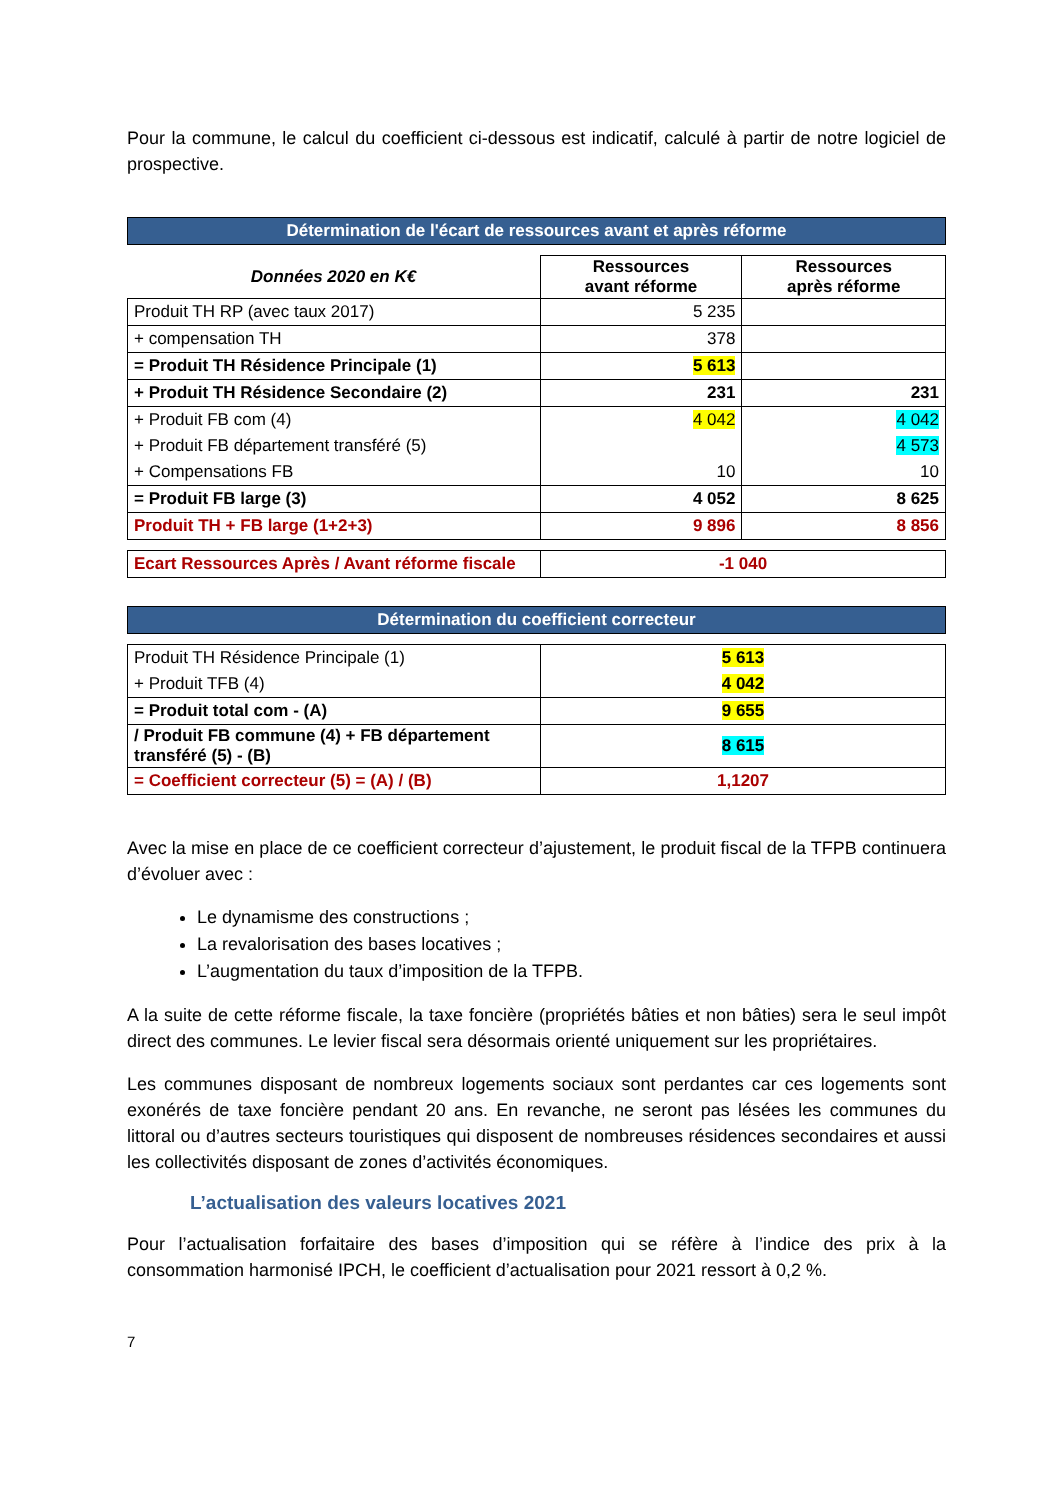Pour la commune, le calcul du coefficient ci-dessous est indicatif, calculé à partir de notre logiciel de prospective.
Détermination de l'écart de ressources avant et après réforme
| Données 2020 en K€ | Ressources avant réforme | Ressources après réforme |
| --- | --- | --- |
| Produit TH RP (avec taux 2017) | 5 235 | |
| + compensation TH | 378 | |
| = Produit TH Résidence Principale (1) | 5 613 | |
| + Produit TH Résidence Secondaire (2) | 231 | 231 |
| + Produit FB com (4) | 4 042 | 4 042 |
| + Produit FB département transféré (5) | | 4 573 |
| + Compensations FB | 10 | 10 |
| = Produit FB large (3) | 4 052 | 8 625 |
| Produit TH + FB large (1+2+3) | 9 896 | 8 856 |
| Ecart Ressources Après / Avant réforme fiscale | -1 040 |
Détermination du coefficient correcteur
| Produit TH Résidence Principale (1) | 5 613 |
| + Produit TFB (4) | 4 042 |
| = Produit total com - (A) | 9 655 |
| / Produit FB commune (4) + FB département transféré (5) - (B) | 8 615 |
| = Coefficient correcteur (5) = (A) / (B) | 1,1207 |
Avec la mise en place de ce coefficient correcteur d’ajustement, le produit fiscal de la TFPB continuera d’évoluer avec :
Le dynamisme des constructions ;
La revalorisation des bases locatives ;
L’augmentation du taux d’imposition de la TFPB.
A la suite de cette réforme fiscale, la taxe foncière (propriétés bâties et non bâties) sera le seul impôt direct des communes. Le levier fiscal sera désormais orienté uniquement sur les propriétaires.
Les communes disposant de nombreux logements sociaux sont perdantes car ces logements sont exonérés de taxe foncière pendant 20 ans. En revanche, ne seront pas lésées les communes du littoral ou d’autres secteurs touristiques qui disposent de nombreuses résidences secondaires et aussi les collectivités disposant de zones d’activités économiques.
L’actualisation des valeurs locatives 2021
Pour l’actualisation forfaitaire des bases d’imposition qui se réfère à l’indice des prix à la consommation harmonisé IPCH, le coefficient d’actualisation pour 2021 ressort à 0,2 %.
7